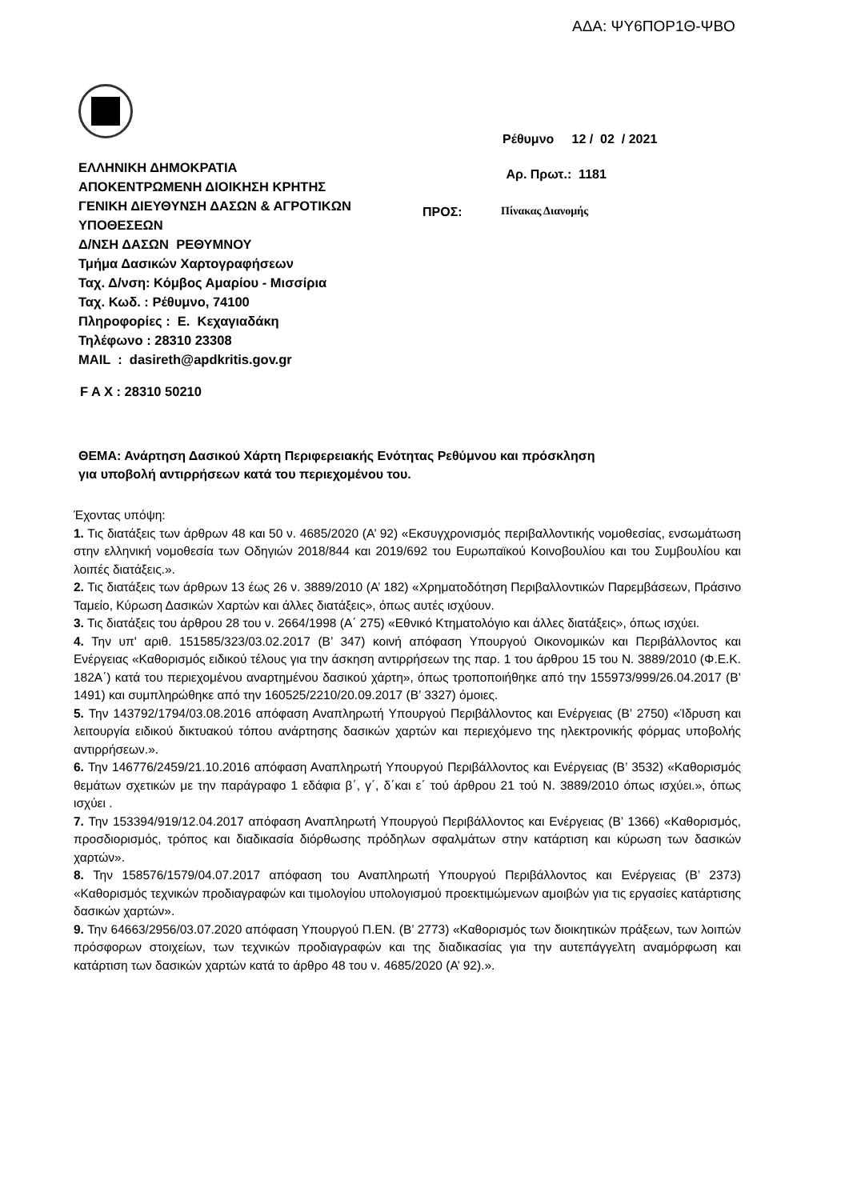ΑΔΑ: ΨΥ6ΠΟΡ1Θ-ΨΒΟ
Ρέθυμνο 12 / 02 / 2021
Αρ. Πρωτ.: 1181
ΕΛΛΗΝΙΚΗ ΔΗΜΟΚΡΑΤΙΑ
ΑΠΟΚΕΝΤΡΩΜΕΝΗ ΔΙΟΙΚΗΣΗ ΚΡΗΤΗΣ
ΓΕΝΙΚΗ ΔΙΕΥΘΥΝΣΗ ΔΑΣΩΝ & ΑΓΡΟΤΙΚΩΝ ΥΠΟΘΕΣΕΩΝ
Δ/ΝΣΗ ΔΑΣΩΝ ΡΕΘΥΜΝΟΥ
Τμήμα Δασικών Χαρτογραφήσεων
Ταχ. Δ/νση: Κόμβος Αμαρίου - Μισσίρια
Ταχ. Κωδ. : Ρέθυμνο, 74100
Πληροφορίες : Ε. Κεχαγιαδάκη
Τηλέφωνο : 28310 23308
MAIL : dasireth@apdkritis.gov.gr
ΠΡΟΣ: Πίνακας Διανομής
F A X : 28310 50210
ΘΕΜΑ: Ανάρτηση Δασικού Χάρτη Περιφερειακής Ενότητας Ρεθύμνου και πρόσκληση
για υποβολή αντιρρήσεων κατά του περιεχομένου του.
Έχοντας υπόψη:
1. Τις διατάξεις των άρθρων 48 και 50 ν. 4685/2020 (Α’ 92) «Εκσυγχρονισμός περιβαλλοντικής νομοθεσίας, ενσωμάτωση στην ελληνική νομοθεσία των Οδηγιών 2018/844 και 2019/692 του Ευρωπαϊκού Κοινοβουλίου και του Συμβουλίου και λοιπές διατάξεις.».
2. Τις διατάξεις των άρθρων 13 έως 26 ν. 3889/2010 (Α’ 182) «Χρηματοδότηση Περιβαλλοντικών Παρεμβάσεων, Πράσινο Ταμείο, Κύρωση Δασικών Χαρτών και άλλες διατάξεις», όπως αυτές ισχύουν.
3. Τις διατάξεις του άρθρου 28 του ν. 2664/1998 (Α΄ 275) «Εθνικό Κτηματολόγιο και άλλες διατάξεις», όπως ισχύει.
4. Την υπ' αριθ. 151585/323/03.02.2017 (Β’ 347) κοινή απόφαση Υπουργού Οικονομικών και Περιβάλλοντος και Ενέργειας «Καθορισμός ειδικού τέλους για την άσκηση αντιρρήσεων της παρ. 1 του άρθρου 15 του Ν. 3889/2010 (Φ.Ε.Κ. 182Α΄) κατά του περιεχομένου αναρτημένου δασικού χάρτη», όπως τροποποιήθηκε από την 155973/999/26.04.2017 (Β’ 1491) και συμπληρώθηκε από την 160525/2210/20.09.2017 (Β’ 3327) όμοιες.
5. Την 143792/1794/03.08.2016 απόφαση Αναπληρωτή Υπουργού Περιβάλλοντος και Ενέργειας (Β’ 2750) «Ίδρυση και λειτουργία ειδικού δικτυακού τόπου ανάρτησης δασικών χαρτών και περιεχόμενο της ηλεκτρονικής φόρμας υποβολής αντιρρήσεων.».
6. Την 146776/2459/21.10.2016 απόφαση Αναπληρωτή Υπουργού Περιβάλλοντος και Ενέργειας (Β’ 3532) «Καθορισμός θεμάτων σχετικών με την παράγραφο 1 εδάφια β΄, γ΄, δ΄και ε΄ τού άρθρου 21 τού Ν. 3889/2010 όπως ισχύει.», όπως ισχύει .
7. Την 153394/919/12.04.2017 απόφαση Αναπληρωτή Υπουργού Περιβάλλοντος και Ενέργειας (Β’ 1366) «Καθορισμός, προσδιορισμός, τρόπος και διαδικασία διόρθωσης πρόδηλων σφαλμάτων στην κατάρτιση και κύρωση των δασικών χαρτών».
8. Την 158576/1579/04.07.2017 απόφαση του Αναπληρωτή Υπουργού Περιβάλλοντος και Ενέργειας (Β’ 2373) «Καθορισμός τεχνικών προδιαγραφών και τιμολογίου υπολογισμού προεκτιμώμενων αμοιβών για τις εργασίες κατάρτισης δασικών χαρτών».
9. Την 64663/2956/03.07.2020 απόφαση Υπουργού Π.ΕΝ. (Β’ 2773) «Καθορισμός των διοικητικών πράξεων, των λοιπών πρόσφορων στοιχείων, των τεχνικών προδιαγραφών και της διαδικασίας για την αυτεπάγγελτη αναμόρφωση και κατάρτιση των δασικών χαρτών κατά το άρθρο 48 του ν. 4685/2020 (Α’ 92).».